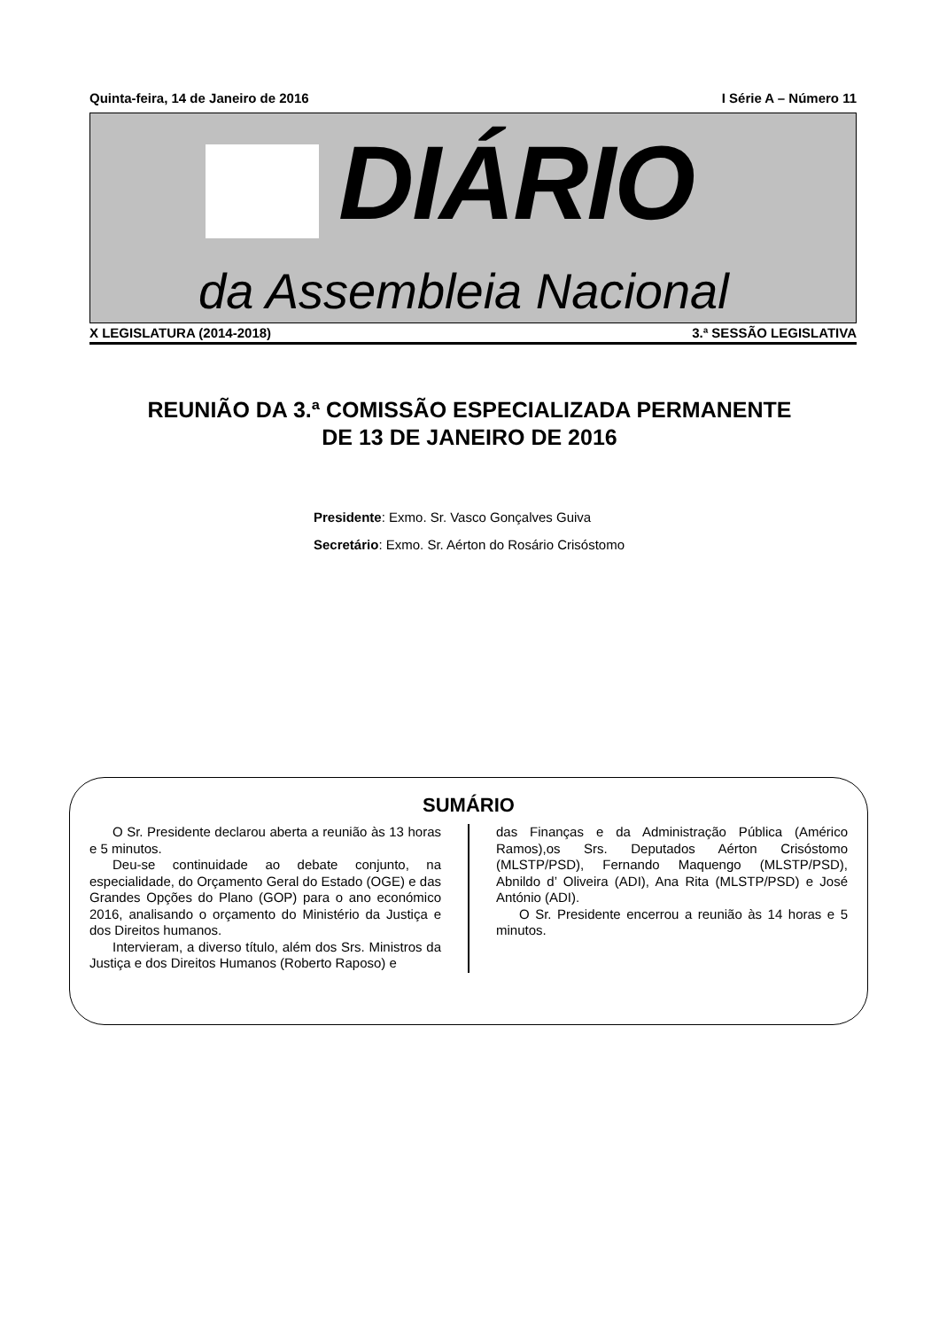Quinta-feira, 14 de Janeiro de 2016 I Série A – Número 11
DIÁRIO
da Assembleia Nacional
X LEGISLATURA (2014-2018) 3.ª SESSÃO LEGISLATIVA
REUNIÃO DA 3.ª COMISSÃO ESPECIALIZADA PERMANENTE
DE 13 DE JANEIRO DE 2016
Presidente: Exmo. Sr. Vasco Gonçalves Guiva
Secretário: Exmo. Sr. Aérton do Rosário Crisóstomo
SUMÁRIO
O Sr. Presidente declarou aberta a reunião às 13 horas e 5 minutos.
Deu-se continuidade ao debate conjunto, na especialidade, do Orçamento Geral do Estado (OGE) e das Grandes Opções do Plano (GOP) para o ano económico 2016, analisando o orçamento do Ministério da Justiça e dos Direitos humanos.
Intervieram, a diverso título, além dos Srs. Ministros da Justiça e dos Direitos Humanos (Roberto Raposo) e
das Finanças e da Administração Pública (Américo Ramos),os Srs. Deputados Aérton Crisóstomo (MLSTP/PSD), Fernando Maquengo (MLSTP/PSD), Abnildo d’ Oliveira (ADI), Ana Rita (MLSTP/PSD) e José António (ADI).
O Sr. Presidente encerrou a reunião às 14 horas e 5 minutos.